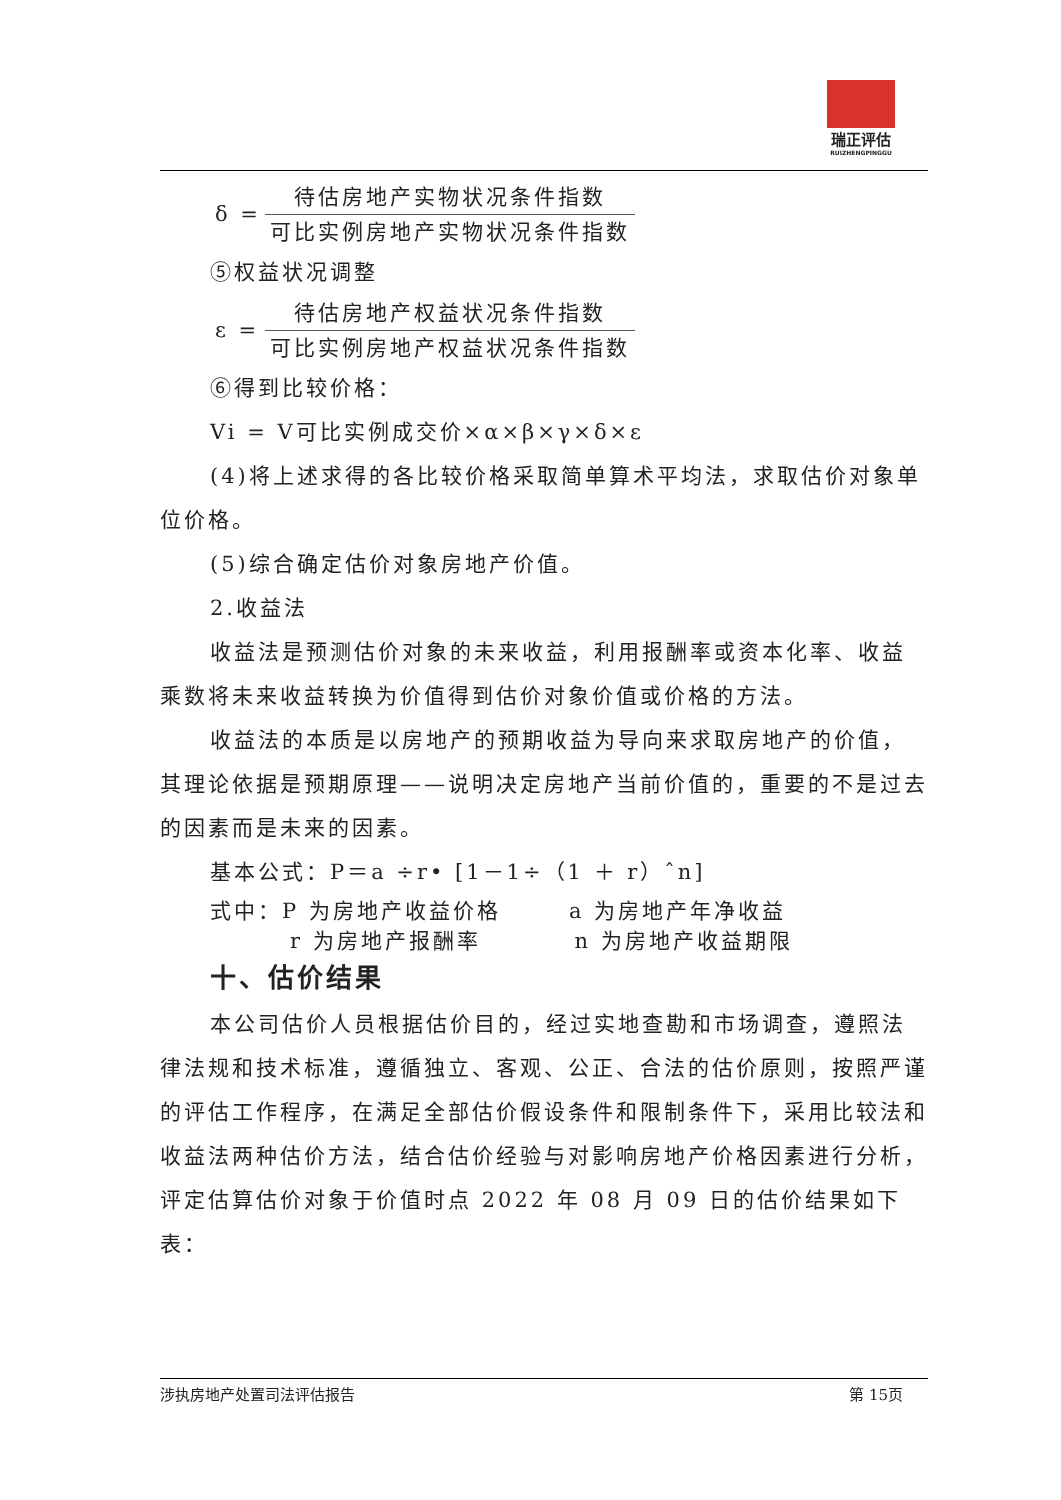瑞正评估
RUIZHENGPINGGU
δ =
待估房地产实物状况条件指数
可比实例房地产实物状况条件指数
⑤权益状况调整
ε =
待估房地产权益状况条件指数
可比实例房地产权益状况条件指数
⑥得到比较价格：
Vi = V可比实例成交价×α×β×γ×δ×ε
(4)将上述求得的各比较价格采取简单算术平均法，求取估价对象单位价格。
(5)综合确定估价对象房地产价值。
2.收益法
收益法是预测估价对象的未来收益，利用报酬率或资本化率、收益乘数将未来收益转换为价值得到估价对象价值或价格的方法。
收益法的本质是以房地产的预期收益为导向来求取房地产的价值，其理论依据是预期原理——说明决定房地产当前价值的，重要的不是过去的因素而是未来的因素。
基本公式：P＝a ÷r• [1－1÷（1 ＋ r）ˆn]
式中：P 为房地产收益价格 a 为房地产年净收益
r 为房地产报酬率 n 为房地产收益期限
十、估价结果
本公司估价人员根据估价目的，经过实地查勘和市场调查，遵照法律法规和技术标准，遵循独立、客观、公正、合法的估价原则，按照严谨的评估工作程序，在满足全部估价假设条件和限制条件下，采用比较法和收益法两种估价方法，结合估价经验与对影响房地产价格因素进行分析，评定估算估价对象于价值时点 2022 年 08 月 09 日的估价结果如下表：
涉执房地产处置司法评估报告 第 15页